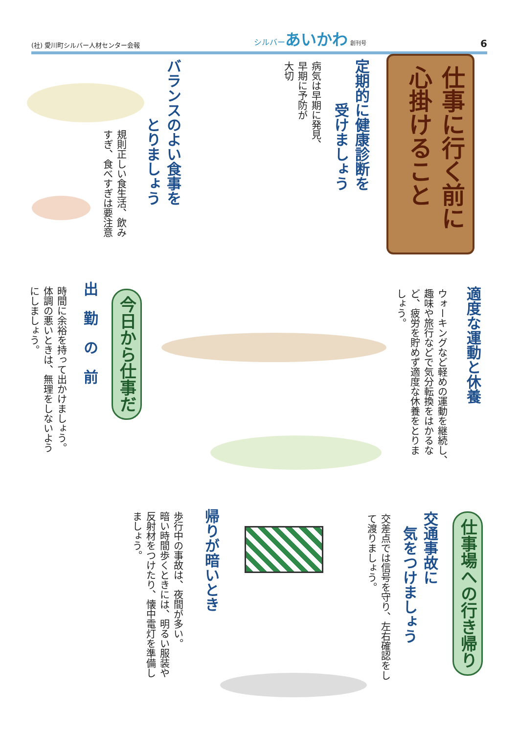(社) 愛川町シルバー人材センター会報 シルバーあいかわ 創刊号 6
仕事に行く前に 心掛けること
定期的に健康診断を
　　　受けましょう
病気は早期に発見、
早期に予防が
大切
バランスのよい食事を
　　　　とりましょう
規則正しい食生活、飲み
すぎ、食べすぎは要注意
適度な運動と休養
ウォーキングなど軽めの運動を継続し、
趣味や旅行などで気分転換をはかるな
ど、疲労を貯めず適度な休養をとりま
しょう。
今日から仕事だ
出　勤　の　前
時間に余裕を持って出かけましょう。
体調の悪いときは、無理をしないよう
にしましょう。
仕事場への行き帰り
交通事故に
　気をつけましょう
交差点では信号を守り、左右確認をし
て渡りましょう。
帰りが暗いとき
歩行中の事故は、夜間が多い。
暗い時間歩くときには、明るい服装や
反射材をつけたり、懐中電灯を準備し
ましょう。